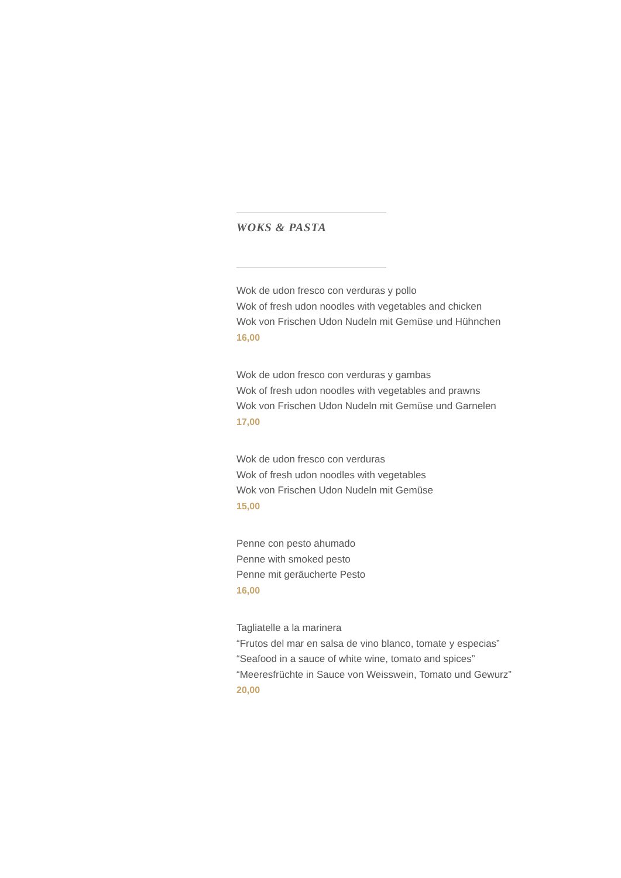WOKS & PASTA
Wok de udon fresco con verduras y pollo
Wok of fresh udon noodles with vegetables and chicken
Wok von Frischen Udon Nudeln mit Gemüse und Hühnchen
16,00
Wok de udon fresco con verduras y gambas
Wok of fresh udon noodles with vegetables and prawns
Wok von Frischen Udon Nudeln mit Gemüse und Garnelen
17,00
Wok de udon fresco con verduras
Wok of fresh udon noodles with vegetables
Wok von Frischen Udon Nudeln mit Gemüse
15,00
Penne con pesto ahumado
Penne with smoked pesto
Penne mit geräucherte Pesto
16,00
Tagliatelle a la marinera
“Frutos del mar en salsa de vino blanco, tomate y especias”
“Seafood in a sauce of white wine, tomato and spices”
“Meeresfrüchte in Sauce von Weisswein, Tomato und Gewurz”
20,00